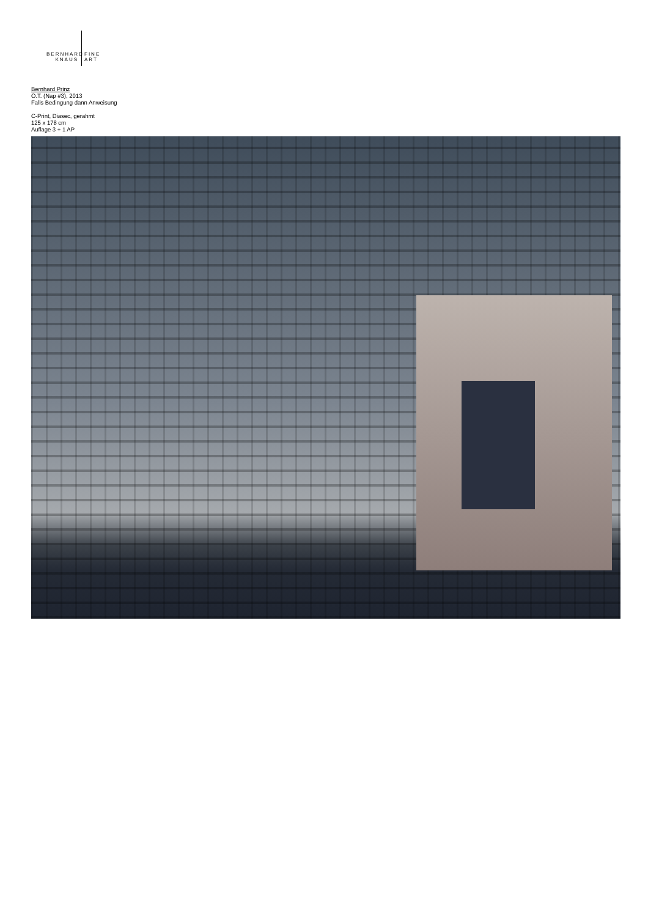BERNHARD
KNAUS
FINE
ART
Bernhard Prinz
O.T. (Nap #3), 2013
Falls Bedingung dann Anweisung
C-Print, Diasec, gerahmt
125 x 178 cm
Auflage 3 + 1 AP